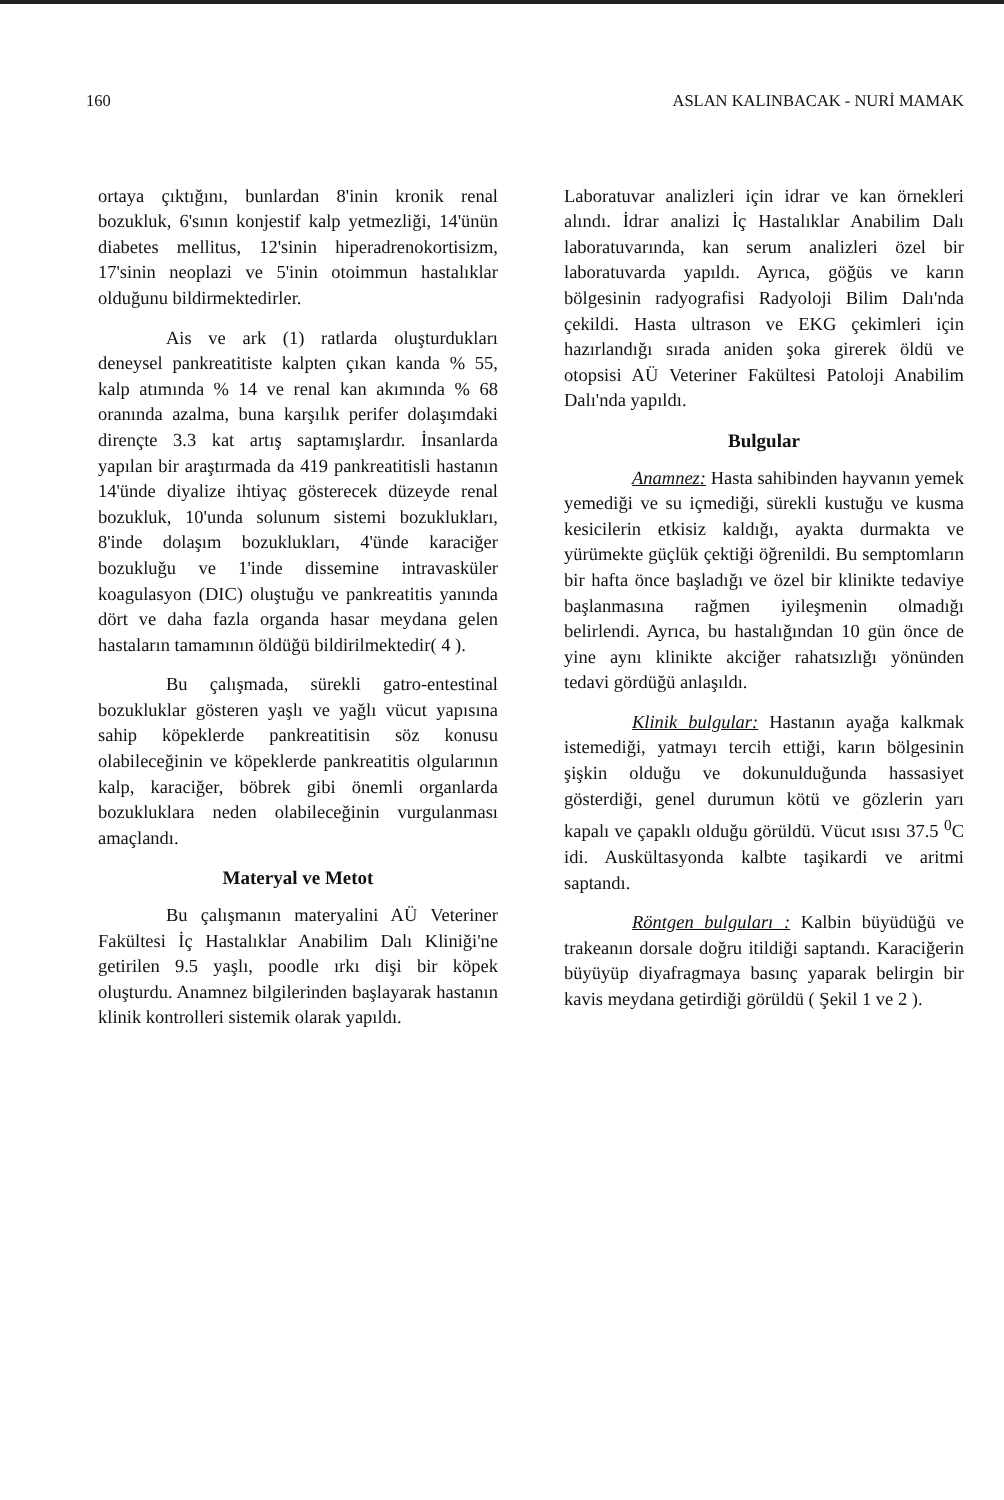160 ASLAN KALINBACAK - NURİ MAMAK
ortaya çıktığını, bunlardan 8'inin kronik renal bozukluk, 6'sının konjestif kalp yetmezliği, 14'ünün diabetes mellitus, 12'sinin hiperadrenokortisizm, 17'sinin neoplazi ve 5'inin otoimmun hastalıklar olduğunu bildirmektedirler.
Ais ve ark (1) ratlarda oluşturdukları deneysel pankreatitiste kalpten çıkan kanda % 55, kalp atımında % 14 ve renal kan akımında % 68 oranında azalma, buna karşılık perifer dolaşımdaki dirençte 3.3 kat artış saptamışlardır. İnsanlarda yapılan bir araştırmada da 419 pankreatitisli hastanın 14'ünde diyalize ihtiyaç gösterecek düzeyde renal bozukluk, 10'unda solunum sistemi bozuklukları, 8'inde dolaşım bozuklukları, 4'ünde karaciğer bozukluğu ve 1'inde dissemine intravasküler koagulasyon (DIC) oluştuğu ve pankreatitis yanında dört ve daha fazla organda hasar meydana gelen hastaların tamamının öldüğü bildirilmektedir( 4 ).
Bu çalışmada, sürekli gatro-entestinal bozukluklar gösteren yaşlı ve yağlı vücut yapısına sahip köpeklerde pankreatitisin söz konusu olabileceğinin ve köpeklerde pankreatitis olgularının kalp, karaciğer, böbrek gibi önemli organlarda bozukluklara neden olabileceğinin vurgulanması amaçlandı.
Materyal ve Metot
Bu çalışmanın materyalini AÜ Veteriner Fakültesi İç Hastalıklar Anabilim Dalı Kliniği'ne getirilen 9.5 yaşlı, poodle ırkı dişi bir köpek oluşturdu. Anamnez bilgilerinden başlayarak hastanın klinik kontrolleri sistemik olarak yapıldı.
Laboratuvar analizleri için idrar ve kan örnekleri alındı. İdrar analizi İç Hastalıklar Anabilim Dalı laboratuvarında, kan serum analizleri özel bir laboratuvarda yapıldı. Ayrıca, göğüs ve karın bölgesinin radyografisi Radyoloji Bilim Dalı'nda çekildi. Hasta ultrason ve EKG çekimleri için hazırlandığı sırada aniden şoka girerek öldü ve otopsisi AÜ Veteriner Fakültesi Patoloji Anabilim Dalı'nda yapıldı.
Bulgular
Anamnez: Hasta sahibinden hayvanın yemek yemediği ve su içmediği, sürekli kustuğu ve kusma kesicilerin etkisiz kaldığı, ayakta durmakta ve yürümekte güçlük çektiği öğrenildi. Bu semptomların bir hafta önce başladığı ve özel bir klinikte tedaviye başlanmasına rağmen iyileşmenin olmadığı belirlendi. Ayrıca, bu hastalığından 10 gün önce de yine aynı klinikte akciğer rahatsızlığı yönünden tedavi gördüğü anlaşıldı.
Klinik bulgular: Hastanın ayağa kalkmak istemediği, yatmayı tercih ettiği, karın bölgesinin şişkin olduğu ve dokunulduğunda hassasiyet gösterdiği, genel durumun kötü ve gözlerin yarı kapalı ve çapaklı olduğu görüldü. Vücut ısısı 37.5 <sup>0</sup>C idi. Auskültasyonda kalbte taşikardi ve aritmi saptandı.
Röntgen bulguları : Kalbin büyüdüğü ve trakeanın dorsale doğru itildiği saptandı. Karaciğerin büyüyüp diyafragmaya basınç yaparak belirgin bir kavis meydana getirdiği görüldü ( Şekil 1 ve 2 ).